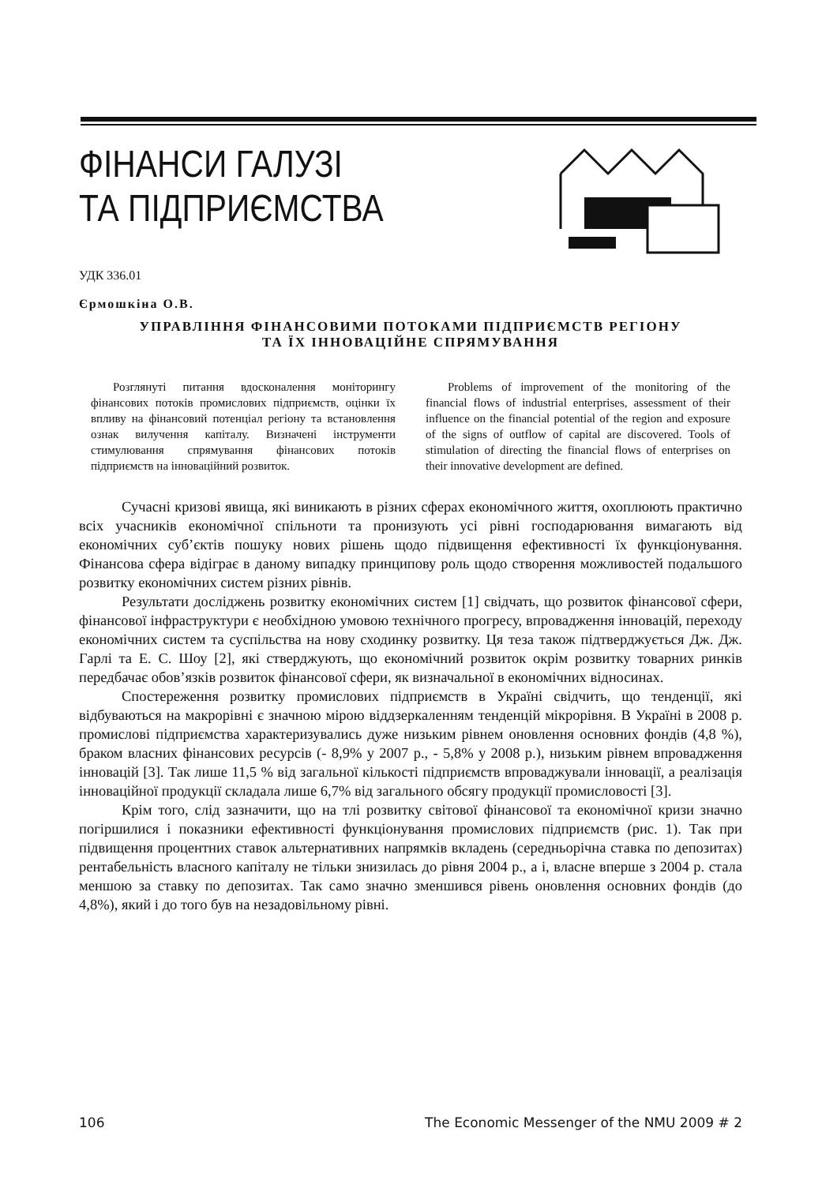ФІНАНСИ ГАЛУЗІ
ТА ПІДПРИЄМСТВА
УДК 336.01
Єрмошкіна О.В.
УПРАВЛІННЯ ФІНАНСОВИМИ ПОТОКАМИ ПІДПРИЄМСТВ РЕГІОНУ
ТА ЇХ ІННОВАЦІЙНЕ СПРЯМУВАННЯ
Розглянуті питання вдосконалення моніторингу фінансових потоків промислових підприємств, оцінки їх впливу на фінансовий потенціал регіону та встановлення ознак вилучення капіталу. Визначені інструменти стимулювання спрямування фінансових потоків підприємств на інноваційний розвиток.
Problems of improvement of the monitoring of the financial flows of industrial enterprises, assessment of their influence on the financial potential of the region and exposure of the signs of outflow of capital are discovered. Tools of stimulation of directing the financial flows of enterprises on their innovative development are defined.
Сучасні кризові явища, які виникають в різних сферах економічного життя, охоплюють практично всіх учасників економічної спільноти та пронизують усі рівні господарювання вимагають від економічних суб’єктів пошуку нових рішень щодо підвищення ефективності їх функціонування. Фінансова сфера відіграє в даному випадку принципову роль щодо створення можливостей подальшого розвитку економічних систем різних рівнів.
Результати досліджень розвитку економічних систем [1] свідчать, що розвиток фінансової сфери, фінансової інфраструктури є необхідною умовою технічного прогресу, впровадження інновацій, переходу економічних систем та суспільства на нову сходинку розвитку. Ця теза також підтверджується Дж. Дж. Гарлі та Е. С. Шоу [2], які стверджують, що економічний розвиток окрім розвитку товарних ринків передбачає обов’язків розвиток фінансової сфери, як визначальної в економічних відносинах.
Спостереження розвитку промислових підприємств в Україні свідчить, що тенденції, які відбуваються на макрорівні є значною мірою віддзеркаленням тенденцій мікрорівня. В Україні в 2008 р. промислові підприємства характеризувались дуже низьким рівнем оновлення основних фондів (4,8 %), браком власних фінансових ресурсів (- 8,9% у 2007 р., - 5,8% у 2008 р.), низьким рівнем впровадження інновацій [3]. Так лише 11,5 % від загальної кількості підприємств впроваджували інновації, а реалізація інноваційної продукції складала лише 6,7% від загального обсягу продукції промисловості [3].
Крім того, слід зазначити, що на тлі розвитку світової фінансової та економічної кризи значно погіршилися і показники ефективності функціонування промислових підприємств (рис. 1). Так при підвищення процентних ставок альтернативних напрямків вкладень (середньорічна ставка по депозитах) рентабельність власного капіталу не тільки знизилась до рівня 2004 р., а і, власне вперше з 2004 р. стала меншою за ставку по депозитах. Так само значно зменшився рівень оновлення основних фондів (до 4,8%), який і до того був на незадовільному рівні.
106 The Economic Messenger of the NMU 2009 # 2